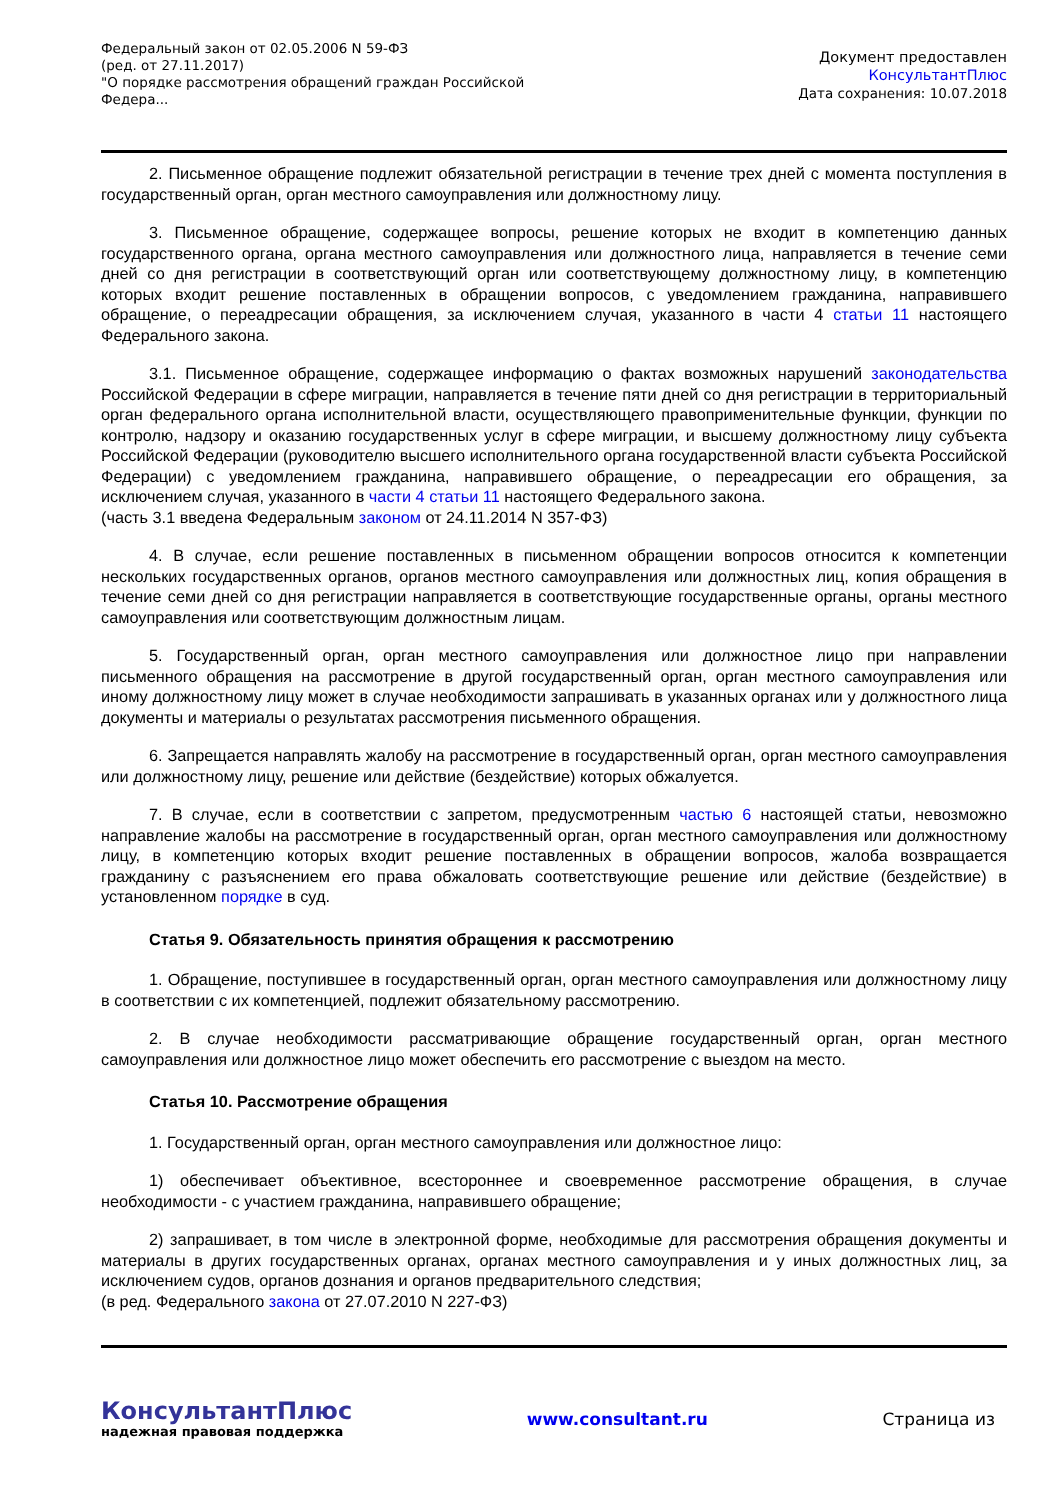Федеральный закон от 02.05.2006 N 59-ФЗ
(ред. от 27.11.2017)
"О порядке рассмотрения обращений граждан Российской
Федера...
Документ предоставлен
КонсультантПлюс
Дата сохранения: 10.07.2018
2. Письменное обращение подлежит обязательной регистрации в течение трех дней с момента поступления в государственный орган, орган местного самоуправления или должностному лицу.
3. Письменное обращение, содержащее вопросы, решение которых не входит в компетенцию данных государственного органа, органа местного самоуправления или должностного лица, направляется в течение семи дней со дня регистрации в соответствующий орган или соответствующему должностному лицу, в компетенцию которых входит решение поставленных в обращении вопросов, с уведомлением гражданина, направившего обращение, о переадресации обращения, за исключением случая, указанного в части 4 статьи 11 настоящего Федерального закона.
3.1. Письменное обращение, содержащее информацию о фактах возможных нарушений законодательства Российской Федерации в сфере миграции, направляется в течение пяти дней со дня регистрации в территориальный орган федерального органа исполнительной власти, осуществляющего правоприменительные функции, функции по контролю, надзору и оказанию государственных услуг в сфере миграции, и высшему должностному лицу субъекта Российской Федерации (руководителю высшего исполнительного органа государственной власти субъекта Российской Федерации) с уведомлением гражданина, направившего обращение, о переадресации его обращения, за исключением случая, указанного в части 4 статьи 11 настоящего Федерального закона.
(часть 3.1 введена Федеральным законом от 24.11.2014 N 357-ФЗ)
4. В случае, если решение поставленных в письменном обращении вопросов относится к компетенции нескольких государственных органов, органов местного самоуправления или должностных лиц, копия обращения в течение семи дней со дня регистрации направляется в соответствующие государственные органы, органы местного самоуправления или соответствующим должностным лицам.
5. Государственный орган, орган местного самоуправления или должностное лицо при направлении письменного обращения на рассмотрение в другой государственный орган, орган местного самоуправления или иному должностному лицу может в случае необходимости запрашивать в указанных органах или у должностного лица документы и материалы о результатах рассмотрения письменного обращения.
6. Запрещается направлять жалобу на рассмотрение в государственный орган, орган местного самоуправления или должностному лицу, решение или действие (бездействие) которых обжалуется.
7. В случае, если в соответствии с запретом, предусмотренным частью 6 настоящей статьи, невозможно направление жалобы на рассмотрение в государственный орган, орган местного самоуправления или должностному лицу, в компетенцию которых входит решение поставленных в обращении вопросов, жалоба возвращается гражданину с разъяснением его права обжаловать соответствующие решение или действие (бездействие) в установленном порядке в суд.
Статья 9. Обязательность принятия обращения к рассмотрению
1. Обращение, поступившее в государственный орган, орган местного самоуправления или должностному лицу в соответствии с их компетенцией, подлежит обязательному рассмотрению.
2. В случае необходимости рассматривающие обращение государственный орган, орган местного самоуправления или должностное лицо может обеспечить его рассмотрение с выездом на место.
Статья 10. Рассмотрение обращения
1. Государственный орган, орган местного самоуправления или должностное лицо:
1) обеспечивает объективное, всестороннее и своевременное рассмотрение обращения, в случае необходимости - с участием гражданина, направившего обращение;
2) запрашивает, в том числе в электронной форме, необходимые для рассмотрения обращения документы и материалы в других государственных органах, органах местного самоуправления и у иных должностных лиц, за исключением судов, органов дознания и органов предварительного следствия;
(в ред. Федерального закона от 27.07.2010 N 227-ФЗ)
КонсультантПлюс
надежная правовая поддержка
www.consultant.ru Страница из